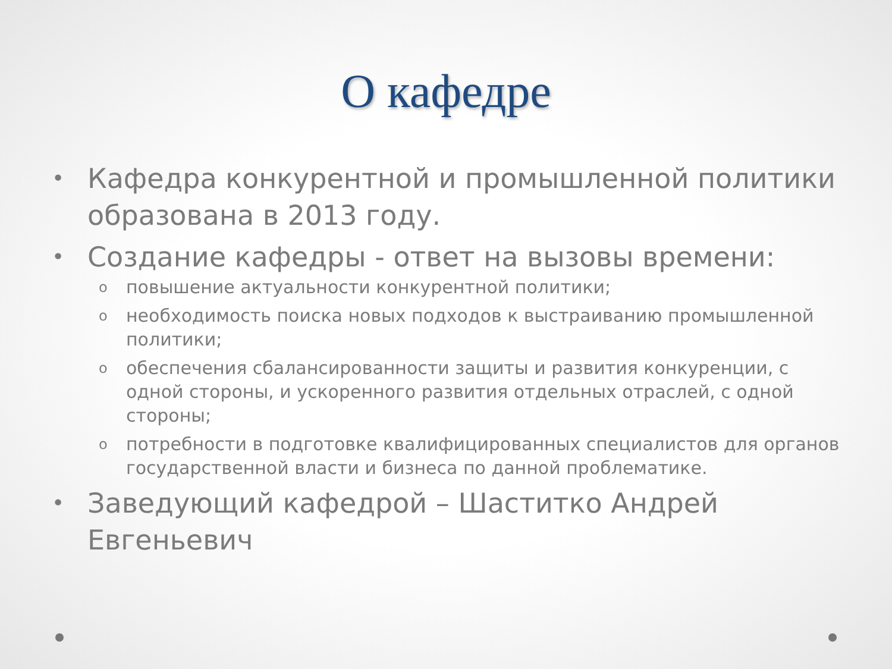О кафедре
• Кафедра конкурентной и промышленной политики образована в 2013 году.
• Создание кафедры - ответ на вызовы времени:
o повышение актуальности конкурентной политики;
o необходимость поиска новых подходов к выстраиванию промышленной политики;
o обеспечения сбалансированности защиты и развития конкуренции, с одной стороны, и ускоренного развития отдельных отраслей, с одной стороны;
o потребности в подготовке квалифицированных специалистов для органов государственной власти и бизнеса по данной проблематике.
• Заведующий кафедрой – Шаститко Андрей Евгеньевич